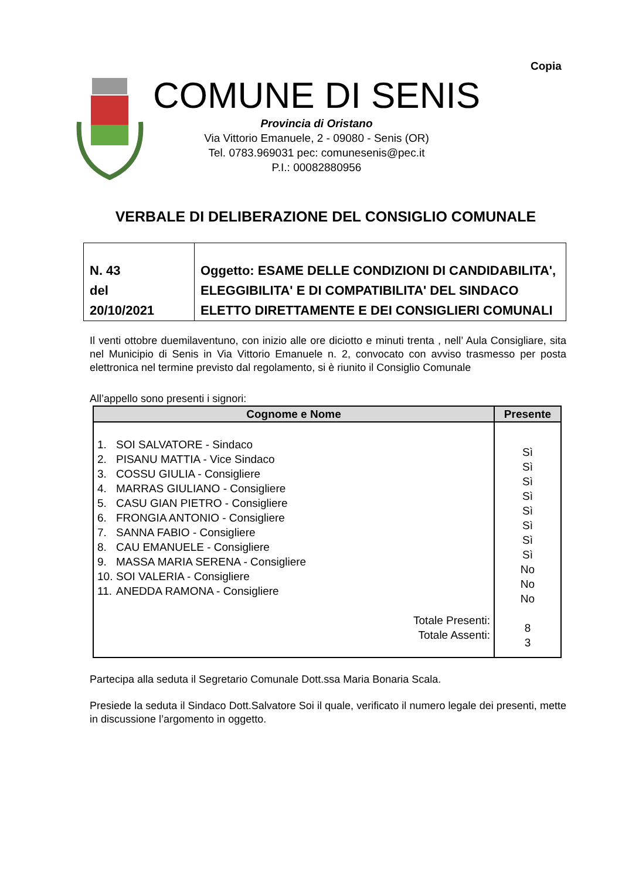Copia
COMUNE DI SENIS
Provincia di Oristano
Via Vittorio Emanuele, 2 - 09080 - Senis (OR)
Tel. 0783.969031 pec: comunesenis@pec.it
P.I.: 00082880956
VERBALE DI DELIBERAZIONE DEL CONSIGLIO COMUNALE
| N. 43 del 20/10/2021 | Oggetto: ESAME DELLE CONDIZIONI DI CANDIDABILITA', ELEGGIBILITA' E DI COMPATIBILITA' DEL SINDACO ELETTO DIRETTAMENTE E DEI CONSIGLIERI COMUNALI |
Il venti ottobre duemilaventuno, con inizio alle ore diciotto e minuti trenta , nell’ Aula Consigliare, sita nel Municipio di Senis in Via Vittorio Emanuele n. 2, convocato con avviso trasmesso per posta elettronica nel termine previsto dal regolamento, si è riunito il Consiglio Comunale
All’appello sono presenti i signori:
| Cognome e Nome | Presente |
| --- | --- |
| 1. SOI SALVATORE - Sindaco 2. PISANU MATTIA - Vice Sindaco 3. COSSU GIULIA - Consigliere 4. MARRAS GIULIANO - Consigliere 5. CASU GIAN PIETRO - Consigliere 6. FRONGIA ANTONIO - Consigliere 7. SANNA FABIO - Consigliere 8. CAU EMANUELE - Consigliere 9. MASSA MARIA SERENA - Consigliere 10. SOI VALERIA - Consigliere 11. ANEDDA RAMONA - Consigliere Totale Presenti: Totale Assenti: | Sì Sì Sì Sì Sì Sì Sì Sì No No No 8 3 |
Partecipa alla seduta il Segretario Comunale Dott.ssa Maria Bonaria Scala.
Presiede la seduta il Sindaco Dott.Salvatore Soi il quale, verificato il numero legale dei presenti, mette in discussione l’argomento in oggetto.